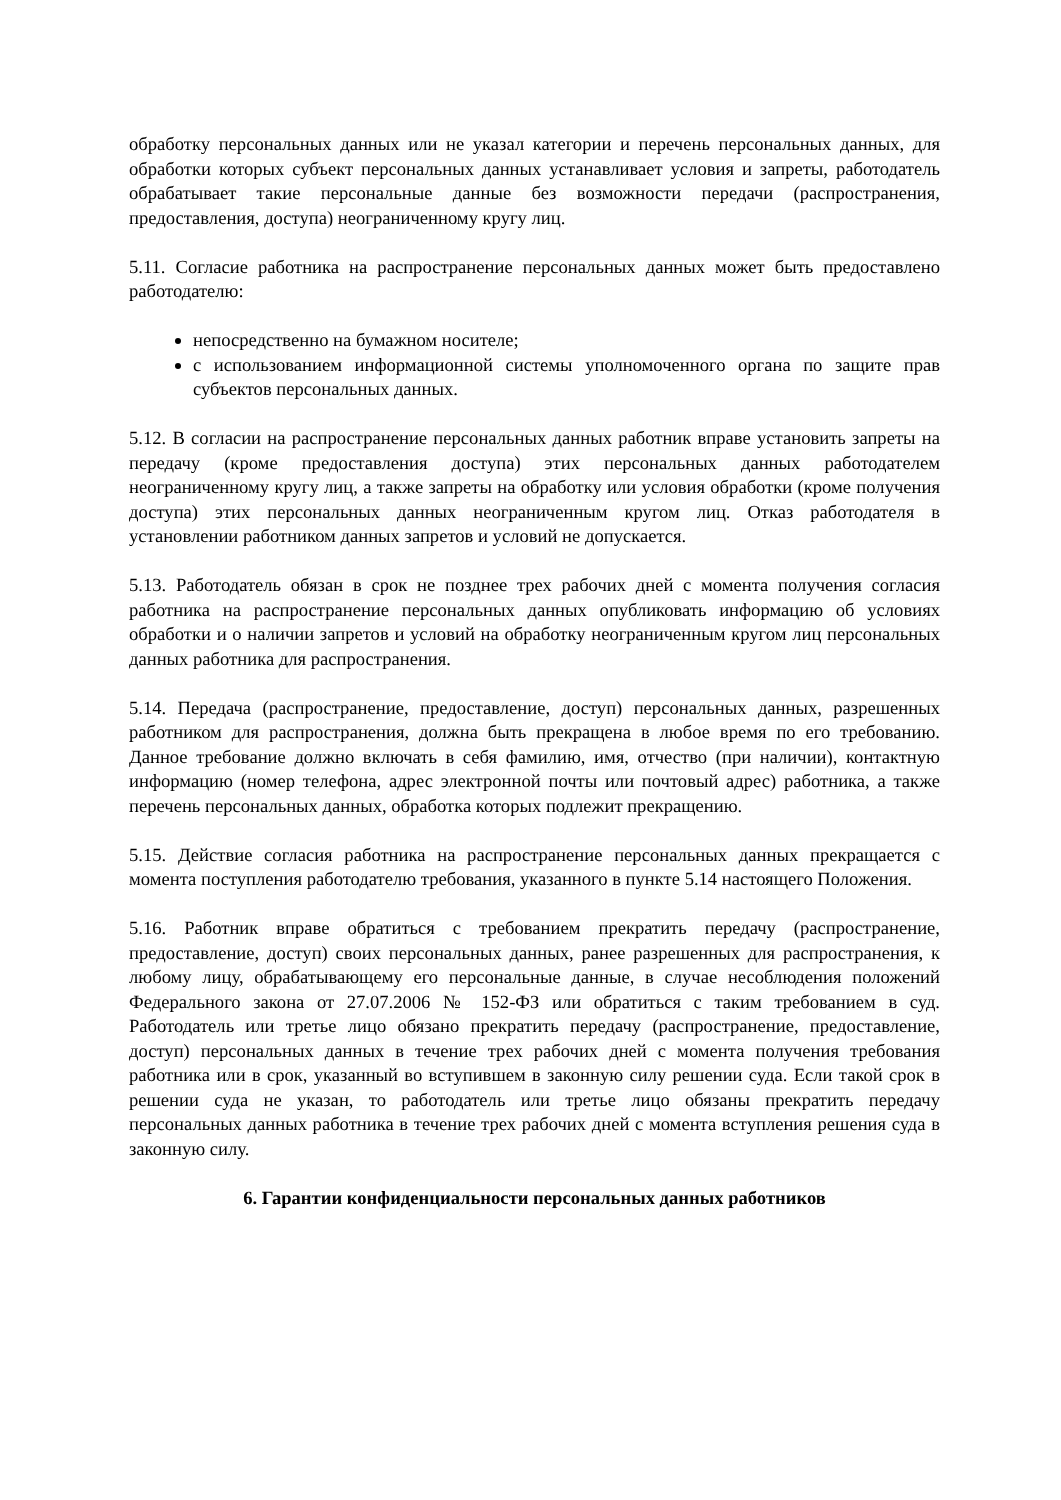обработку персональных данных или не указал категории и перечень персональных данных, для обработки которых субъект персональных данных устанавливает условия и запреты, работодатель обрабатывает такие персональные данные без возможности передачи (распространения, предоставления, доступа) неограниченному кругу лиц.
5.11. Согласие работника на распространение персональных данных может быть предоставлено работодателю:
непосредственно на бумажном носителе;
с использованием информационной системы уполномоченного органа по защите прав субъектов персональных данных.
5.12. В согласии на распространение персональных данных работник вправе установить запреты на передачу (кроме предоставления доступа) этих персональных данных работодателем неограниченному кругу лиц, а также запреты на обработку или условия обработки (кроме получения доступа) этих персональных данных неограниченным кругом лиц. Отказ работодателя в установлении работником данных запретов и условий не допускается.
5.13. Работодатель обязан в срок не позднее трех рабочих дней с момента получения согласия работника на распространение персональных данных опубликовать информацию об условиях обработки и о наличии запретов и условий на обработку неограниченным кругом лиц персональных данных работника для распространения.
5.14. Передача (распространение, предоставление, доступ) персональных данных, разрешенных работником для распространения, должна быть прекращена в любое время по его требованию. Данное требование должно включать в себя фамилию, имя, отчество (при наличии), контактную информацию (номер телефона, адрес электронной почты или почтовый адрес) работника, а также перечень персональных данных, обработка которых подлежит прекращению.
5.15. Действие согласия работника на распространение персональных данных прекращается с момента поступления работодателю требования, указанного в пункте 5.14 настоящего Положения.
5.16. Работник вправе обратиться с требованием прекратить передачу (распространение, предоставление, доступ) своих персональных данных, ранее разрешенных для распространения, к любому лицу, обрабатывающему его персональные данные, в случае несоблюдения положений Федерального закона от 27.07.2006 № 152-ФЗ или обратиться с таким требованием в суд. Работодатель или третье лицо обязано прекратить передачу (распространение, предоставление, доступ) персональных данных в течение трех рабочих дней с момента получения требования работника или в срок, указанный во вступившем в законную силу решении суда. Если такой срок в решении суда не указан, то работодатель или третье лицо обязаны прекратить передачу персональных данных работника в течение трех рабочих дней с момента вступления решения суда в законную силу.
6. Гарантии конфиденциальности персональных данных работников